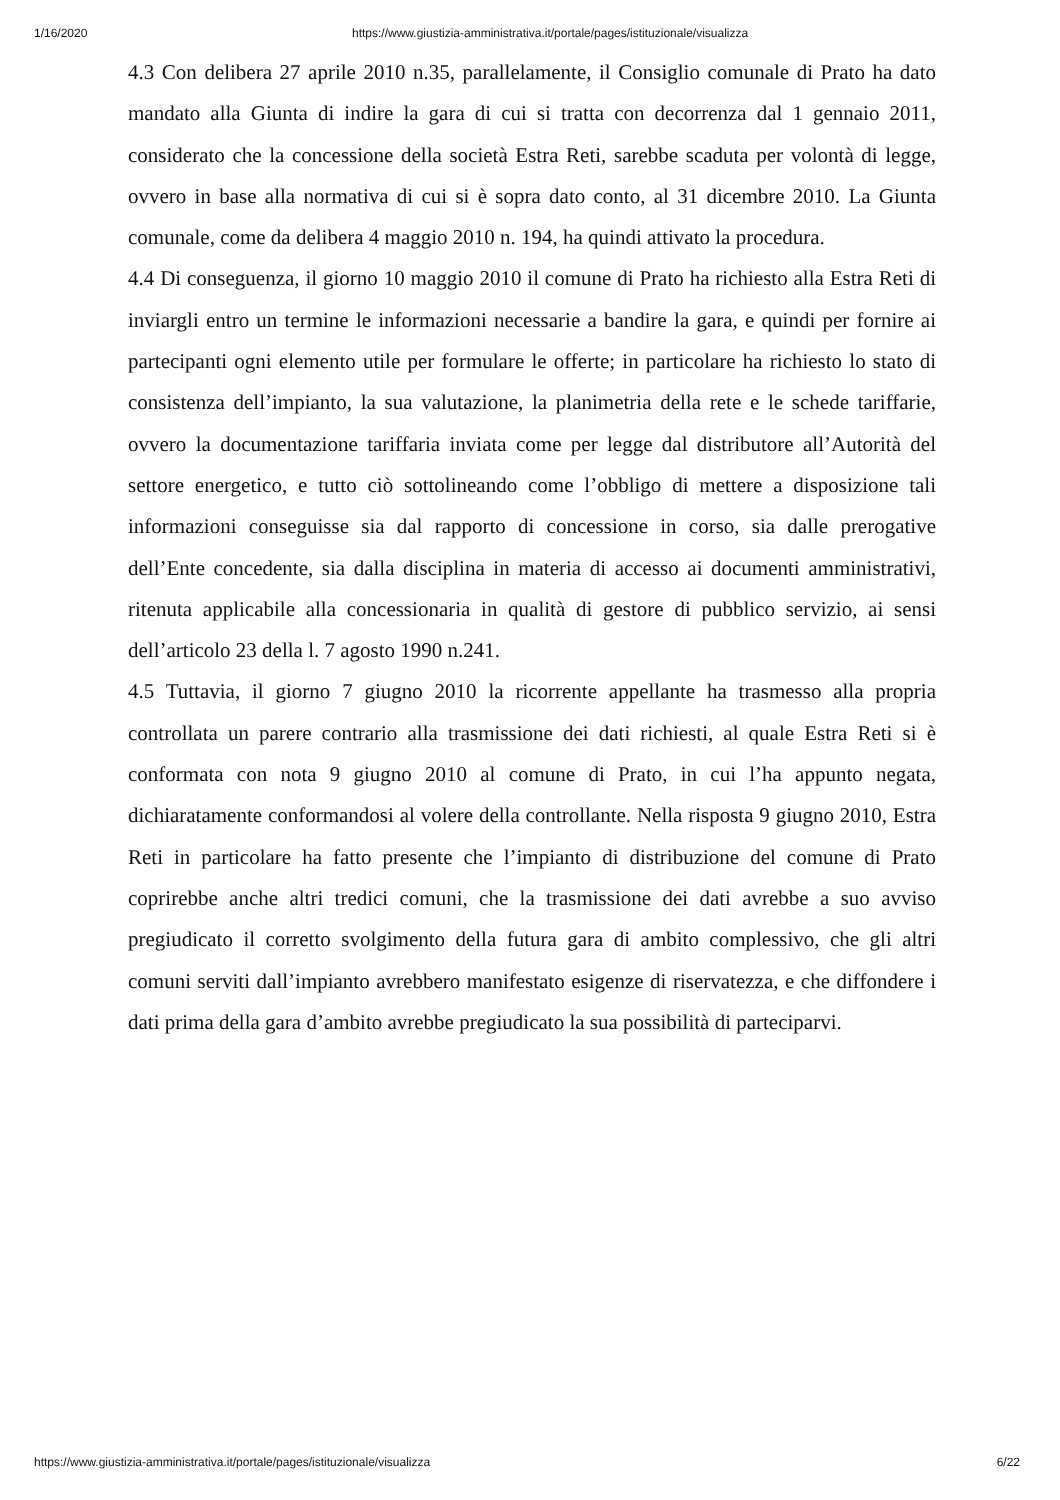1/16/2020 https://www.giustizia-amministrativa.it/portale/pages/istituzionale/visualizza
4.3 Con delibera 27 aprile 2010 n.35, parallelamente, il Consiglio comunale di Prato ha dato mandato alla Giunta di indire la gara di cui si tratta con decorrenza dal 1 gennaio 2011, considerato che la concessione della società Estra Reti, sarebbe scaduta per volontà di legge, ovvero in base alla normativa di cui si è sopra dato conto, al 31 dicembre 2010. La Giunta comunale, come da delibera 4 maggio 2010 n. 194, ha quindi attivato la procedura.
4.4 Di conseguenza, il giorno 10 maggio 2010 il comune di Prato ha richiesto alla Estra Reti di inviargli entro un termine le informazioni necessarie a bandire la gara, e quindi per fornire ai partecipanti ogni elemento utile per formulare le offerte; in particolare ha richiesto lo stato di consistenza dell’impianto, la sua valutazione, la planimetria della rete e le schede tariffarie, ovvero la documentazione tariffaria inviata come per legge dal distributore all’Autorità del settore energetico, e tutto ciò sottolineando come l’obbligo di mettere a disposizione tali informazioni conseguisse sia dal rapporto di concessione in corso, sia dalle prerogative dell’Ente concedente, sia dalla disciplina in materia di accesso ai documenti amministrativi, ritenuta applicabile alla concessionaria in qualità di gestore di pubblico servizio, ai sensi dell’articolo 23 della l. 7 agosto 1990 n.241.
4.5 Tuttavia, il giorno 7 giugno 2010 la ricorrente appellante ha trasmesso alla propria controllata un parere contrario alla trasmissione dei dati richiesti, al quale Estra Reti si è conformata con nota 9 giugno 2010 al comune di Prato, in cui l’ha appunto negata, dichiaratamente conformandosi al volere della controllante. Nella risposta 9 giugno 2010, Estra Reti in particolare ha fatto presente che l’impianto di distribuzione del comune di Prato coprirebbe anche altri tredici comuni, che la trasmissione dei dati avrebbe a suo avviso pregiudicato il corretto svolgimento della futura gara di ambito complessivo, che gli altri comuni serviti dall’impianto avrebbero manifestato esigenze di riservatezza, e che diffondere i dati prima della gara d’ambito avrebbe pregiudicato la sua possibilità di parteciparvi.
https://www.giustizia-amministrativa.it/portale/pages/istituzionale/visualizza 6/22